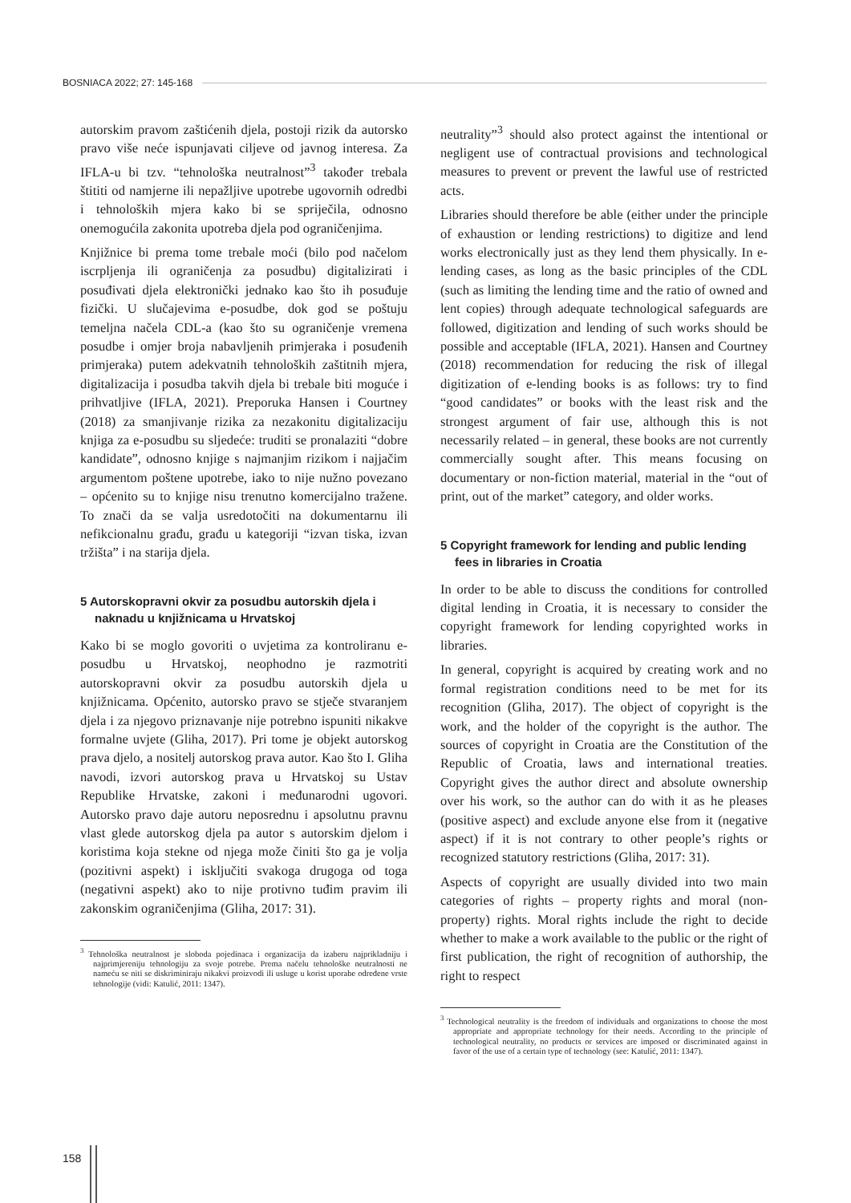BOSNIACA 2022; 27: 145-168
autorskim pravom zaštićenih djela, postoji rizik da autorsko pravo više neće ispunjavati ciljeve od javnog interesa. Za IFLA-u bi tzv. “tehnološka neutralnost”<sup>3</sup> također trebala štititi od namjerne ili nepažljive upotrebe ugovornih odredbi i tehnoloških mjera kako bi se spriječila, odnosno onemogućila zakonita upotreba djela pod ograničenjima.
Knjižnice bi prema tome trebale moći (bilo pod načelom iscrpljenja ili ograničenja za posudbu) digitalizirati i posuđivati djela elektronički jednako kao što ih posuđuje fizički. U slučajevima e-posudbe, dok god se poštuju temeljna načela CDL-a (kao što su ograničenje vremena posudbe i omjer broja nabavljenih primjeraka i posuđenih primjeraka) putem adekvatnih tehnoloških zaštitnih mjera, digitalizacija i posudba takvih djela bi trebale biti moguće i prihvatljive (IFLA, 2021). Preporuka Hansen i Courtney (2018) za smanjivanje rizika za nezakonitu digitalizaciju knjiga za e-posudbu su sljedeće: truditi se pronalaziti “dobre kandidate”, odnosno knjige s najmanjim rizikom i najjačim argumentom poštene upotrebe, iako to nije nužno povezano – općenito su to knjige nisu trenutno komercijalno tražene. To znači da se valja usredotočiti na dokumentarnu ili nefikcionalnu građu, građu u kategoriji “izvan tiska, izvan tržišta” i na starija djela.
5 Autorskopravni okvir za posudbu autorskih djela i naknadu u knjižnicama u Hrvatskoj
Kako bi se moglo govoriti o uvjetima za kontroliranu e-posudbu u Hrvatskoj, neophodno je razmotriti autorskopravni okvir za posudbu autorskih djela u knjižnicama. Općenito, autorsko pravo se stječe stvaranjem djela i za njegovo priznavanje nije potrebno ispuniti nikakve formalne uvjete (Gliha, 2017). Pri tome je objekt autorskog prava djelo, a nositelj autorskog prava autor. Kao što I. Gliha navodi, izvori autorskog prava u Hrvatskoj su Ustav Republike Hrvatske, zakoni i međunarodni ugovori. Autorsko pravo daje autoru neposrednu i apsolutnu pravnu vlast glede autorskog djela pa autor s autorskim djelom i koristima koja stekne od njega može činiti što ga je volja (pozitivni aspekt) i isključiti svakoga drugoga od toga (negativni aspekt) ako to nije protivno tuđim pravim ili zakonskim ograničenjima (Gliha, 2017: 31).
<sup>3</sup> Tehnološka neutralnost je sloboda pojedinaca i organizacija da izaberu najprikladniju i najprimjereniju tehnologiju za svoje potrebe. Prema načelu tehnološke neutralnosti ne nameću se niti se diskriminiraju nikakvi proizvodi ili usluge u korist uporabe određene vrste tehnologije (vidi: Katulić, 2011: 1347).
neutrality”<sup>3</sup> should also protect against the intentional or negligent use of contractual provisions and technological measures to prevent or prevent the lawful use of restricted acts.
Libraries should therefore be able (either under the principle of exhaustion or lending restrictions) to digitize and lend works electronically just as they lend them physically. In e-lending cases, as long as the basic principles of the CDL (such as limiting the lending time and the ratio of owned and lent copies) through adequate technological safeguards are followed, digitization and lending of such works should be possible and acceptable (IFLA, 2021). Hansen and Courtney (2018) recommendation for reducing the risk of illegal digitization of e-lending books is as follows: try to find “good candidates” or books with the least risk and the strongest argument of fair use, although this is not necessarily related – in general, these books are not currently commercially sought after. This means focusing on documentary or non-fiction material, material in the “out of print, out of the market” category, and older works.
5 Copyright framework for lending and public lending fees in libraries in Croatia
In order to be able to discuss the conditions for controlled digital lending in Croatia, it is necessary to consider the copyright framework for lending copyrighted works in libraries.
In general, copyright is acquired by creating work and no formal registration conditions need to be met for its recognition (Gliha, 2017). The object of copyright is the work, and the holder of the copyright is the author. The sources of copyright in Croatia are the Constitution of the Republic of Croatia, laws and international treaties. Copyright gives the author direct and absolute ownership over his work, so the author can do with it as he pleases (positive aspect) and exclude anyone else from it (negative aspect) if it is not contrary to other people’s rights or recognized statutory restrictions (Gliha, 2017: 31).
Aspects of copyright are usually divided into two main categories of rights – property rights and moral (non-property) rights. Moral rights include the right to decide whether to make a work available to the public or the right of first publication, the right of recognition of authorship, the right to respect
<sup>3</sup> Technological neutrality is the freedom of individuals and organizations to choose the most appropriate and appropriate technology for their needs. According to the principle of technological neutrality, no products or services are imposed or discriminated against in favor of the use of a certain type of technology (see: Katulić, 2011: 1347).
158